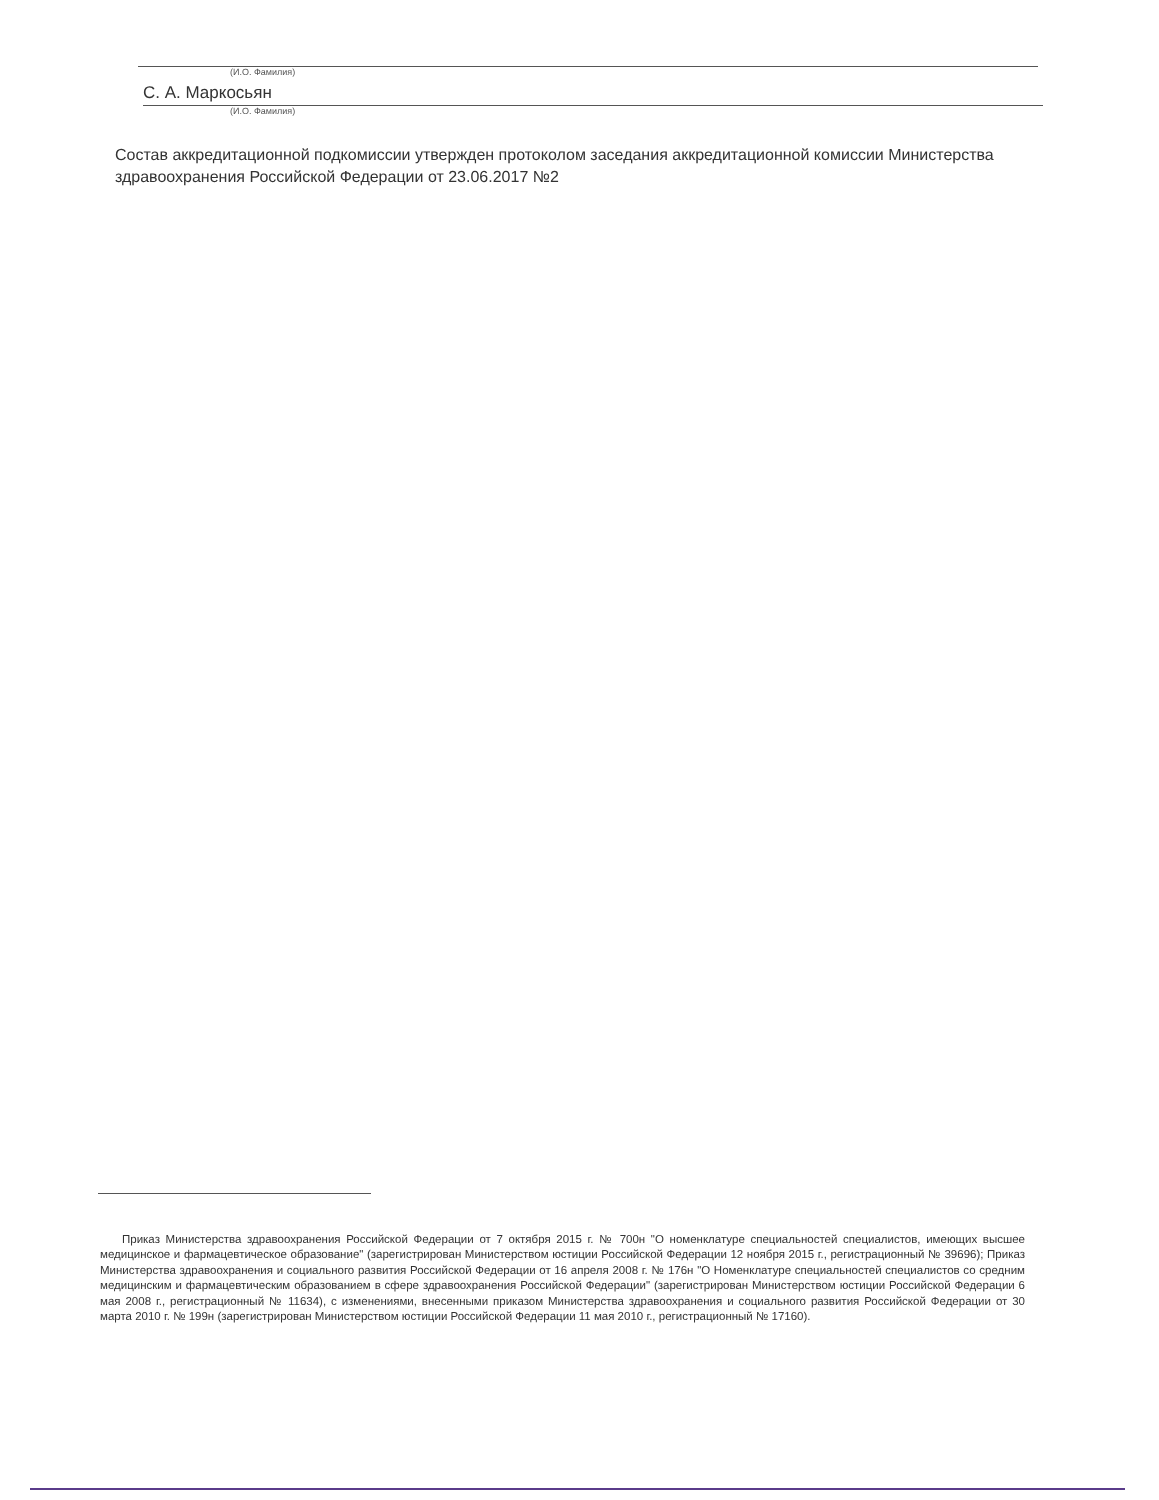(И.О. Фамилия)
С. А. Маркосьян
(И.О. Фамилия)
Состав аккредитационной подкомиссии утвержден протоколом заседания аккредитационной комиссии Министерства здравоохранения Российской Федерации от 23.06.2017 №2
Приказ Министерства здравоохранения Российской Федерации от 7 октября 2015 г. № 700н "О номенклатуре специальностей специалистов, имеющих высшее медицинское и фармацевтическое образование" (зарегистрирован Министерством юстиции Российской Федерации 12 ноября 2015 г., регистрационный № 39696); Приказ Министерства здравоохранения и социального развития Российской Федерации от 16 апреля 2008 г. № 176н "О Номенклатуре специальностей специалистов со средним медицинским и фармацевтическим образованием в сфере здравоохранения Российской Федерации" (зарегистрирован Министерством юстиции Российской Федерации 6 мая 2008 г., регистрационный № 11634), с изменениями, внесенными приказом Министерства здравоохранения и социального развития Российской Федерации от 30 марта 2010 г. № 199н (зарегистрирован Министерством юстиции Российской Федерации 11 мая 2010 г., регистрационный № 17160).